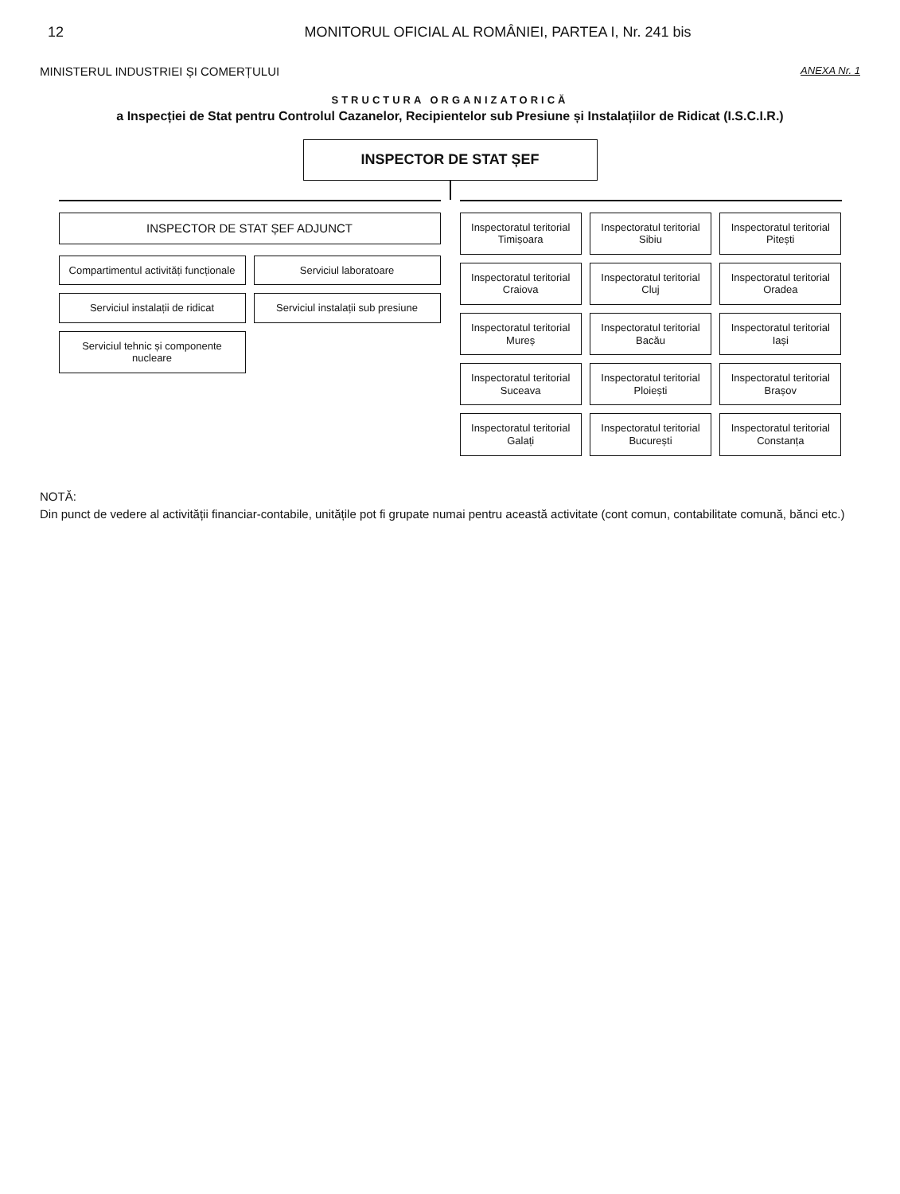12 MONITORUL OFICIAL AL ROMÂNIEI, PARTEA I, Nr. 241 bis
MINISTERUL INDUSTRIEI ȘI COMERȚULUI
ANEXA Nr. 1
STRUCTURA ORGANIZATORICĂ
a Inspecției de Stat pentru Controlul Cazanelor, Recipientelor sub Presiune și Instalațiilor de Ridicat (I.S.C.I.R.)
INSPECTOR DE STAT ȘEF
INSPECTOR DE STAT ȘEF ADJUNCT
Compartimentul activități funcționale
Serviciul laboratoare
Serviciul instalații de ridicat
Serviciul instalații sub presiune
Serviciul tehnic și componente nucleare
Inspectoratul teritorial Timișoara
Inspectoratul teritorial Sibiu
Inspectoratul teritorial Pitești
Inspectoratul teritorial Craiova
Inspectoratul teritorial Cluj
Inspectoratul teritorial Oradea
Inspectoratul teritorial Mureș
Inspectoratul teritorial Bacău
Inspectoratul teritorial Iași
Inspectoratul teritorial Suceava
Inspectoratul teritorial Ploiești
Inspectoratul teritorial Brașov
Inspectoratul teritorial Galați
Inspectoratul teritorial București
Inspectoratul teritorial Constanța
NOTĂ:
Din punct de vedere al activității financiar-contabile, unitățile pot fi grupate numai pentru această activitate (cont comun, contabilitate comună, bănci etc.)